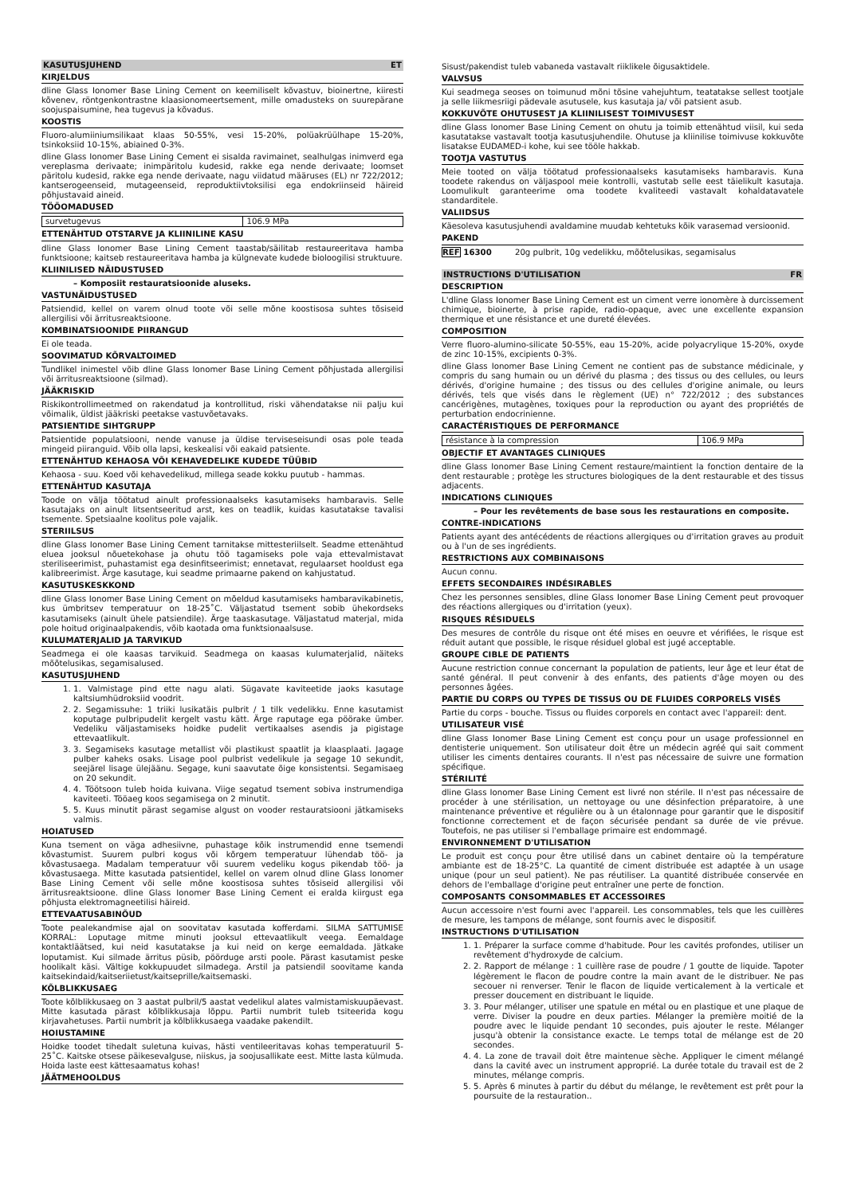KASUTUSJUHEND ET
KIRJELDUS
dline Glass Ionomer Base Lining Cement on keemiliselt kõvastuv, bioinertne, kiiresti kõvenev, röntgenkontrastne klaasionomeertsement, mille omadusteks on suurepärane soojuspaisumine, hea tugevus ja kõvadus.
KOOSTIS
Fluoro-alumiiniumsilikaat klaas 50-55%, vesi 15-20%, polüakrüülhape 15-20%, tsinkoksiid 10-15%, abiained 0-3%.
dline Glass Ionomer Base Lining Cement ei sisalda ravimainet, sealhulgas inimverd ega vereplasma derivaate; inimpäritolu kudesid, rakke ega nende derivaate; loomset päritolu kudesid, rakke ega nende derivaate, nagu viidatud määruses (EL) nr 722/2012; kantserogeenseid, mutageenseid, reproduktiivtoksilisi ega endokriinseid häireid põhjustavaid aineid.
TÖÖOMADUSED
| survetugevus | 106.9 MPa |
ETTENÄHTUD OTSTARVE JA KLIINILINE KASU
dline Glass Ionomer Base Lining Cement taastab/säilitab restaureeritava hamba funktsioone; kaitseb restaureeritava hamba ja külgnevate kudede bioloogilisi struktuure.
KLIINILISED NÄIDUSTUSED
– Komposiit restauratsioonide aluseks.
VASTUNÄIDUSTUSED
Patsiendid, kellel on varem olnud toote või selle mõne koostisosa suhtes tõsiseid allergilisi või ärritusreaktsioone.
KOMBINATSIOONIDE PIIRANGUD
Ei ole teada.
SOOVIMATUD KÕRVALTOIMED
Tundlikel inimestel võib dline Glass Ionomer Base Lining Cement põhjustada allergilisi või ärritusreaktsioone (silmad).
JÄÄKRISKID
Riskikontrollimeetmed on rakendatud ja kontrollitud, riski vähendatakse nii palju kui võimalik, üldist jääkriski peetakse vastuvõetavaks.
PATSIENTIDE SIHTGRUPP
Patsientide populatsiooni, nende vanuse ja üldise terviseseisundi osas pole teada mingeid piiranguid. Võib olla lapsi, keskealisi või eakaid patsiente.
ETTENÄHTUD KEHAOSA VÕI KEHAVEDELIKE KUDEDE TÜÜBID
Kehaosa - suu. Koed või kehavedelikud, millega seade kokku puutub - hammas.
ETTENÄHTUD KASUTAJA
Toode on välja töötatud ainult professionaalseks kasutamiseks hambaravis. Selle kasutajaks on ainult litsentseeritud arst, kes on teadlik, kuidas kasutatakse tavalisi tsemente. Spetsiaalne koolitus pole vajalik.
STERIILSUS
dline Glass Ionomer Base Lining Cement tarnitakse mittesteriilselt. Seadme ettenähtud eluea jooksul nõuetekohase ja ohutu töö tagamiseks pole vaja ettevalmistavat steriliseerimist, puhastamist ega desinfitseerimist; ennetavat, regulaarset hooldust ega kalibreerimist. Ärge kasutage, kui seadme primaarne pakend on kahjustatud.
KASUTUSKESKKOND
dline Glass Ionomer Base Lining Cement on mõeldud kasutamiseks hambaravikabinetis, kus ümbritsev temperatuur on 18-25˚C. Väljastatud tsement sobib ühekordseks kasutamiseks (ainult ühele patsiendile). Ärge taaskasutage. Väljastatud materjal, mida pole hoitud originaalpakendis, võib kaotada oma funktsionaalsuse.
KULUMATERJALID JA TARVIKUD
Seadmega ei ole kaasas tarvikuid. Seadmega on kaasas kulumaterjalid, näiteks mõõtelusikas, segamisalused.
KASUTUSJUHEND
1. 1. Valmistage pind ette nagu alati. Sügavate kaviteetide jaoks kasutage kaltsiumhüdroksiid voodrit.
2. 2. Segamissuhe: 1 triiki lusikatäis pulbrit / 1 tilk vedelikku. Enne kasutamist koputage pulbripudelit kergelt vastu kätt. Ärge raputage ega pöörake ümber. Vedeliku väljastamiseks hoidke pudelit vertikaalses asendis ja pigistage ettevaatlikult.
3. 3. Segamiseks kasutage metallist või plastikust spaatlit ja klaasplaati. Jagage pulber kaheks osaks. Lisage pool pulbrist vedelikule ja segage 10 sekundit, seejärel lisage ülejäänu. Segage, kuni saavutate õige konsistentsi. Segamisaeg on 20 sekundit.
4. 4. Töötsoon tuleb hoida kuivana. Viige segatud tsement sobiva instrumendiga kaviteeti. Tööaeg koos segamisega on 2 minutit.
5. 5. Kuus minutit pärast segamise algust on vooder restauratsiooni jätkamiseks valmis.
HOIATUSED
Kuna tsement on väga adhesiivne, puhastage kõik instrumendid enne tsemendi kõvastumist. Suurem pulbri kogus või kõrgem temperatuur lühendab töö- ja kõvastusaega. Madalam temperatuur või suurem vedeliku kogus pikendab töö- ja kõvastusaega. Mitte kasutada patsientidel, kellel on varem olnud dline Glass Ionomer Base Lining Cement või selle mõne koostisosa suhtes tõsiseid allergilisi või ärritusreaktsioone. dline Glass Ionomer Base Lining Cement ei eralda kiirgust ega põhjusta elektromagneetilisi häireid.
ETTEVAATUSABINÕUD
Toote pealekandmise ajal on soovitatav kasutada kofferdami. SILMA SATTUMISE KORRAL: Loputage mitme minuti jooksul ettevaatlikult veega. Eemaldage kontaktläätsed, kui neid kasutatakse ja kui neid on kerge eemaldada. Jätkake loputamist. Kui silmade ärritus püsib, pöörduge arsti poole. Pärast kasutamist peske hoolikalt käsi. Vältige kokkupuudet silmadega. Arstil ja patsiendil soovitame kanda kaitsekindaid/kaitseriietust/kaitseprille/kaitsemaski.
KÕLBLIKKUSAEG
Toote kõlblikkusaeg on 3 aastat pulbril/5 aastat vedelikul alates valmistamiskuupäevast. Mitte kasutada pärast kõlblikkusaja lõppu. Partii numbrit tuleb tsiteerida kogu kirjavahetuses. Partii numbrit ja kõlblikkusaega vaadake pakendilt.
HOIUSTAMINE
Hoidke toodet tihedalt suletuna kuivas, hästi ventileeritavas kohas temperatuuril 5-25˚C. Kaitske otsese päikesevalguse, niiskus, ja soojusallikate eest. Mitte lasta külmuda. Hoida laste eest kättesaamatus kohas!
JÄÄTMEHOOLDUS
Sisust/pakendist tuleb vabaneda vastavalt riiklikele õigusaktidele.
VALVSUS
Kui seadmega seoses on toimunud mõni tõsine vahejuhtum, teatatakse sellest tootjale ja selle liikmesriigi pädevale asutusele, kus kasutaja ja/ või patsient asub.
KOKKUVÕTE OHUTUSEST JA KLIINILISEST TOIMIVUSEST
dline Glass Ionomer Base Lining Cement on ohutu ja toimib ettenähtud viisil, kui seda kasutatakse vastavalt tootja kasutusjuhendile. Ohutuse ja kliinilise toimivuse kokkuvõte lisatakse EUDAMED-i kohe, kui see tööle hakkab.
TOOTJA VASTUTUS
Meie tooted on välja töötatud professionaalseks kasutamiseks hambaravis. Kuna toodete rakendus on väljaspool meie kontrolli, vastutab selle eest täielikult kasutaja. Loomulikult garanteerime oma toodete kvaliteedi vastavalt kohaldatavatele standarditele.
VALIIDSUS
Käesoleva kasutusjuhendi avaldamine muudab kehtetuks kõik varasemad versioonid.
PAKEND
REF 16300 20g pulbrit, 10g vedelikku, mõõtelusikas, segamisalus
INSTRUCTIONS D'UTILISATION FR
DESCRIPTION
L'dline Glass Ionomer Base Lining Cement est un ciment verre ionomère à durcissement chimique, bioinerte, à prise rapide, radio-opaque, avec une excellente expansion thermique et une résistance et une dureté élevées.
COMPOSITION
Verre fluoro-alumino-silicate 50-55%, eau 15-20%, acide polyacrylique 15-20%, oxyde de zinc 10-15%, excipients 0-3%.
dline Glass Ionomer Base Lining Cement ne contient pas de substance médicinale, y compris du sang humain ou un dérivé du plasma ; des tissus ou des cellules, ou leurs dérivés, d'origine humaine ; des tissus ou des cellules d'origine animale, ou leurs dérivés, tels que visés dans le règlement (UE) n° 722/2012 ; des substances cancérigènes, mutagènes, toxiques pour la reproduction ou ayant des propriétés de perturbation endocrinienne.
CARACTÉRISTIQUES DE PERFORMANCE
| résistance à la compression | 106.9 MPa |
OBJECTIF ET AVANTAGES CLINIQUES
dline Glass Ionomer Base Lining Cement restaure/maintient la fonction dentaire de la dent restaurable ; protège les structures biologiques de la dent restaurable et des tissus adjacents.
INDICATIONS CLINIQUES
– Pour les revêtements de base sous les restaurations en composite.
CONTRE-INDICATIONS
Patients ayant des antécédents de réactions allergiques ou d'irritation graves au produit ou à l'un de ses ingrédients.
RESTRICTIONS AUX COMBINAISONS
Aucun connu.
EFFETS SECONDAIRES INDÉSIRABLES
Chez les personnes sensibles, dline Glass Ionomer Base Lining Cement peut provoquer des réactions allergiques ou d'irritation (yeux).
RISQUES RÉSIDUELS
Des mesures de contrôle du risque ont été mises en oeuvre et vérifiées, le risque est réduit autant que possible, le risque résiduel global est jugé acceptable.
GROUPE CIBLE DE PATIENTS
Aucune restriction connue concernant la population de patients, leur âge et leur état de santé général. Il peut convenir à des enfants, des patients d'âge moyen ou des personnes âgées.
PARTIE DU CORPS OU TYPES DE TISSUS OU DE FLUIDES CORPORELS VISÉS
Partie du corps - bouche. Tissus ou fluides corporels en contact avec l'appareil: dent.
UTILISATEUR VISÉ
dline Glass Ionomer Base Lining Cement est conçu pour un usage professionnel en dentisterie uniquement. Son utilisateur doit être un médecin agréé qui sait comment utiliser les ciments dentaires courants. Il n'est pas nécessaire de suivre une formation spécifique.
STÉRILITÉ
dline Glass Ionomer Base Lining Cement est livré non stérile. Il n'est pas nécessaire de procéder à une stérilisation, un nettoyage ou une désinfection préparatoire, à une maintenance préventive et régulière ou à un étalonnage pour garantir que le dispositif fonctionne correctement et de façon sécurisée pendant sa durée de vie prévue. Toutefois, ne pas utiliser si l'emballage primaire est endommagé.
ENVIRONNEMENT D'UTILISATION
Le produit est conçu pour être utilisé dans un cabinet dentaire où la température ambiante est de 18-25°C. La quantité de ciment distribuée est adaptée à un usage unique (pour un seul patient). Ne pas réutiliser. La quantité distribuée conservée en dehors de l'emballage d'origine peut entraîner une perte de fonction.
COMPOSANTS CONSOMMABLES ET ACCESSOIRES
Aucun accessoire n'est fourni avec l'appareil. Les consommables, tels que les cuillères de mesure, les tampons de mélange, sont fournis avec le dispositif.
INSTRUCTIONS D'UTILISATION
1. 1. Préparer la surface comme d'habitude. Pour les cavités profondes, utiliser un revêtement d'hydroxyde de calcium.
2. 2. Rapport de mélange : 1 cuillère rase de poudre / 1 goutte de liquide. Tapoter légèrement le flacon de poudre contre la main avant de le distribuer. Ne pas secouer ni renverser. Tenir le flacon de liquide verticalement à la verticale et presser doucement en distribuant le liquide.
3. 3. Pour mélanger, utiliser une spatule en métal ou en plastique et une plaque de verre. Diviser la poudre en deux parties. Mélanger la première moitié de la poudre avec le liquide pendant 10 secondes, puis ajouter le reste. Mélanger jusqu'à obtenir la consistance exacte. Le temps total de mélange est de 20 secondes.
4. 4. La zone de travail doit être maintenue sèche. Appliquer le ciment mélangé dans la cavité avec un instrument approprié. La durée totale du travail est de 2 minutes, mélange compris.
5. 5. Après 6 minutes à partir du début du mélange, le revêtement est prêt pour la poursuite de la restauration..